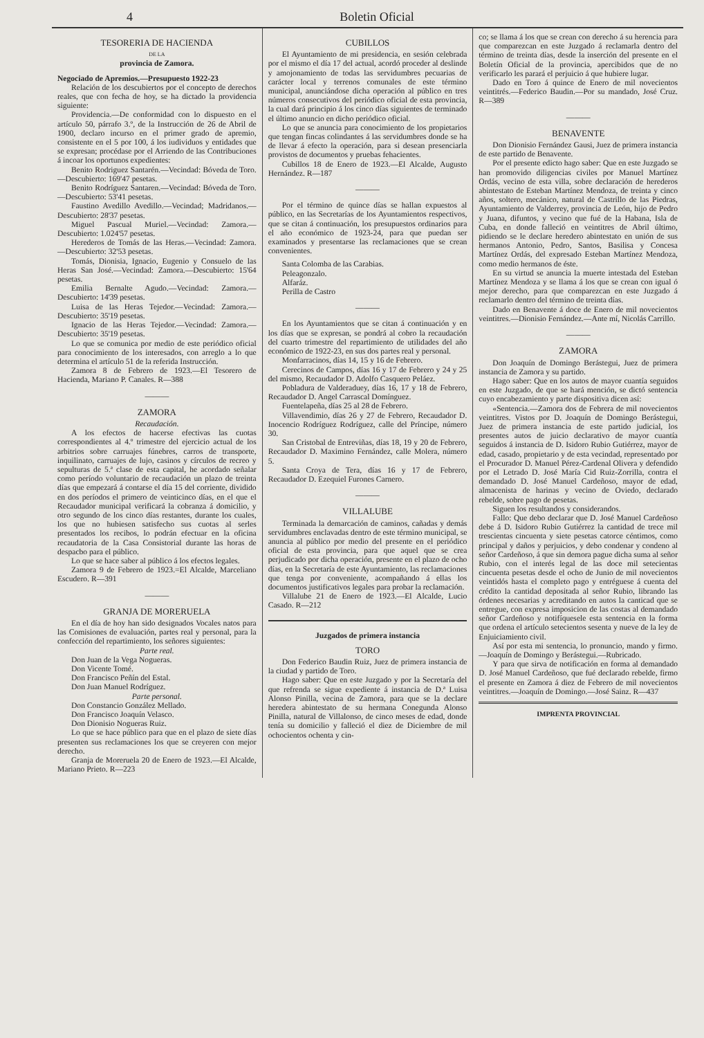4 Boletin Oficial
TESORERIA DE HACIENDA
DE LA
provincia de Zamora.
Negociado de Apremios.—Presupuesto 1922-23
Relación de los descubiertos por el concepto de derechos reales, que con fecha de hoy, se ha dictado la providencia siguiente:
Providencia.—De conformidad con lo dispuesto en el artículo 50, párrafo 3.º, de la Instrucción de 26 de Abril de 1900, declaro incurso en el primer grado de apremio, consistente en el 5 por 100, á los iudividuos y entidades que se expresan; procédase por el Arriendo de las Contribuciones á incoar los oportunos expedientes:
Benito Rodriguez Santarén.—Vecindad: Bóveda de Toro.—Descubierto: 169'47 pesetas.
Benito Rodríguez Santaren.—Vecindad: Bóveda de Toro.—Descubierto: 53'41 pesetas.
Faustino Avedillo Avedillo.—Vecindad; Madridanos.—Descubierto: 28'37 pesetas.
Miguel Pascual Muriel.—Vecindad: Zamora.—Descubierto: 1.024'57 pesetas.
Herederos de Tomás de las Heras.—Vecindad: Zamora.—Descubierto: 32'53 pesetas.
Tomás, Dionisia, Ignacio, Eugenio y Consuelo de las Heras San José.—Vecindad: Zamora.—Descubierto: 15'64 pesetas.
Emilia Bernalte Agudo.—Vecindad: Zamora.—Descubierto: 14'39 pesetas.
Luisa de las Heras Tejedor.—Vecindad: Zamora.—Descubierto: 35'19 pesetas.
Ignacio de las Heras Tejedor.—Vecindad: Zamora.—Descubierto: 35'19 pesetas.
Lo que se comunica por medio de este periódico oficial para conocimiento de los interesados, con arreglo a lo que determina el artículo 51 de la referida Instrucción.
Zamora 8 de Febrero de 1923.—El Tesorero de Hacienda, Mariano P. Canales. R—388
———
ZAMORA
Recaudación.
A los efectos de hacerse efectivas las cuotas correspondientes al 4.º trimestre del ejercicio actual de los arbitrios sobre carruajes fúnebres, carros de transporte, inquilinato, carruajes de lujo, casinos y círculos de recreo y sepulturas de 5.ª clase de esta capital, he acordado señalar como período voluntario de recaudación un plazo de treinta días que empezará á contarse el día 15 del corriente, dividido en dos períodos el primero de veinticinco días, en el que el Recaudador municipal verificará la cobranza á domicilio, y otro segundo de los cinco días restantes, durante los cuales, los que no hubiesen satisfecho sus cuotas al serles presentados los recibos, lo podrán efectuar en la oficina recaudatoria de la Casa Consistorial durante las horas de despacbo para el público.
Lo que se hace saber al público á los efectos legales.
Zamora 9 de Febrero de 1923.=El Alcalde, Marceliano Escudero. R—391
———
GRANJA DE MORERUELA
En el día de hoy han sido designados Vocales natos para las Comisiones de evaluación, partes real y personal, para la confección del repartimiento, los señores siguientes:
Parte real.
Don Juan de la Vega Nogueras.
Don Vicente Tomé.
Don Francisco Peñín del Estal.
Don Juan Manuel Rodríguez.
Parte personal.
Don Constancio González Mellado.
Don Francisco Joaquín Velasco.
Don Dionisio Nogueras Ruiz.
Lo que se hace público para que en el plazo de siete días presenten sus reclamaciones los que se creyeren con mejor derecho.
Granja de Moreruela 20 de Enero de 1923.—El Alcalde, Mariano Prieto. R—223
CUBILLOS
El Ayuntamiento de mi presidencia, en sesión celebrada por el mismo el día 17 del actual, acordó proceder al deslinde y amojonamiento de todas las servidumbres pecuarias de carácter local y terrenos comunales de este término municipal, anunciándose dicha operación al público en tres números consecutivos del periódico oficial de esta provincia, la cual dará principio á los cinco días siguientes de terminado el último anuncio en dicho periódico oficial.
Lo que se anuncia para conocimiento de los propietarios que tengan fincas colindantes á las servidumbres donde se ha de llevar á efecto la operación, para si desean presenciarla provistos de documentos y pruebas fehacientes.
Cubillos 18 de Enero de 1923.—El Alcalde, Augusto Hernández. R—187
———
Por el término de quince días se hallan expuestos al público, en las Secretarías de los Ayuntamientos respectivos, que se citan á continuación, los presupuestos ordinarios para el año económico de 1923-24, para que puedan ser examinados y presentarse las reclamaciones que se crean convenientes.
Santa Colomba de las Carabias.
Peleagonzalo.
Alfaráz.
Perilla de Castro
———
En los Ayuntamientos que se citan á continuación y en los días que se expresan, se pondrá al cobro la recaudación del cuarto trimestre del repartimiento de utilidades del año económico de 1922-23, en sus dos partes real y personal.
Monfarracinos, días 14, 15 y 16 de Febrero.
Cerecinos de Campos, días 16 y 17 de Febrero y 24 y 25 del mismo, Recaudador D. Adolfo Casquero Peláez.
Pobladura de Valderaduey, días 16, 17 y 18 de Febrero, Recaudador D. Angel Carrascal Domínguez.
Fuentelapeña, días 25 al 28 de Febrero.
Villavendimio, días 26 y 27 de Febrero, Recaudador D. Inocencio Rodríguez Rodríguez, calle del Príncipe, número 30.
San Cristobal de Entreviñas, días 18, 19 y 20 de Febrero, Recaudador D. Maximino Fernández, calle Molera, número 5.
Santa Croya de Tera, días 16 y 17 de Febrero, Recaudador D. Ezequiel Furones Carnero.
———
VILLALUBE
Terminada la demarcación de caminos, cañadas y demás servidumbres enclavadas dentro de este término municipal, se anuncia al público por medio del presente en el periódico oficial de esta provincia, para que aquel que se crea perjudicado por dicha operación, presente en el plazo de ocho días, en la Secretaría de este Ayuntamiento, las reclamaciones que tenga por conveniente, acompañando á ellas los documentos justificativos legales para probar la reclamación.
Villalube 21 de Enero de 1923.—El Alcalde, Lucio Casado. R—212
Juzgados de primera instancia
TORO
Don Federico Baudin Ruiz, Juez de primera instancia de la ciudad y partido de Toro.
Hago saber: Que en este Juzgado y por la Secretaría del que refrenda se sigue expediente á instancia de D.ª Luisa Alonso Pinilla, vecina de Zamora, para que se la declare heredera abintestato de su hermana Conegunda Alonso Pinilla, natural de Villalonso, de cinco meses de edad, donde tenía su domicilio y falleció el diez de Diciembre de mil ochocientos ochenta y cin-
co; se llama á los que se crean con derecho á su herencia para que comparezcan en este Juzgado á reclamarla dentro del término de treinta días, desde la inserción del presente en el Boletín Oficial de la provincia, apercibidos que de no verificarlo les parará el perjuicio á que hubiere lugar.
Dado en Toro á quince de Enero de mil novecientos veintitrés.—Federico Baudin.—Por su mandado, José Cruz. R—389
———
BENAVENTE
Don Dionisio Fernández Gausi, Juez de primera instancia de este partido de Benavente.
Por el presente edicto hago saber: Que en este Juzgado se han promovido diligencias civiles por Manuel Martínez Ordás, vecino de esta villa, sobre declaración de herederos abintestato de Esteban Martínez Mendoza, de treinta y cinco años, soltero, mecánico, natural de Castrillo de las Piedras, Ayuntamiento de Valderrey, provincia de León, hijo de Pedro y Juana, difuntos, y vecino que fué de la Habana, Isla de Cuba, en donde falleció en veintitres de Abril último, pidiendo se le declare heredero abintestato en unión de sus hermanos Antonio, Pedro, Santos, Basilisa y Concesa Martínez Ordás, del expresado Esteban Martínez Mendoza, como medio hermanos de éste.
En su virtud se anuncia la muerte intestada del Esteban Martínez Mendoza y se llama á los que se crean con igual ó mejor derecho, para que comparezcan en este Juzgado á reclamarlo dentro del término de treinta días.
Dado en Benavente á doce de Enero de mil novecientos veintitres.—Dionisio Fernández.—Ante mí, Nicolás Carrillo.
———
ZAMORA
Don Joaquín de Domingo Berástegui, Juez de primera instancia de Zamora y su partido.
Hago saber: Que en los autos de mayor cuantía seguidos en este Juzgado, de que se hará mención, se dictó sentencia cuyo encabezamiento y parte dispositiva dicen así:
«Sentencia.—Zamora dos de Febrera de mil novecientos veintitres. Vistos por D. Joaquín de Domingo Berástegui, Juez de primera instancia de este partido judicial, los presentes autos de juicio declarativo de mayor cuantía seguidos á instancia de D. Isidoro Rubio Gutiérrez, mayor de edad, casado, propietario y de esta vecindad, representado por el Procurador D. Manuel Pérez-Cardenal Olivera y defendido por el Letrado D. José María Cid Ruiz-Zorrilla, contra el demandado D. José Manuel Cardeñoso, mayor de edad, almacenista de harinas y vecino de Oviedo, declarado rebelde, sobre pago de pesetas.
Siguen los resultandos y considerandos.
Fallo: Que debo declarar que D. José Manuel Cardeñoso debe á D. Isidoro Rubio Gutiérrez la cantidad de trece mil trescientas cincuenta y siete pesetas catorce céntimos, como principal y daños y perjuicios, y debo condenar y condeno al señor Cardeñoso, á que sin demora pague dicha suma al señor Rubio, con el interés legal de las doce mil setecientas cincuenta pesetas desde el ocho de Junio de mil novecientos veintidós hasta el completo pago y entréguese á cuenta del crédito la cantidad depositada al señor Rubio, librando las órdenes necesarias y acreditando en autos la canticad que se entregue, con expresa imposicion de las costas al demandado señor Cardeñoso y notifíquesele esta sentencia en la forma que ordena el artículo setecientos sesenta y nueve de la ley de Enjuiciamiento civil.
Así por esta mi sentencia, lo pronuncio, mando y firmo.—Joaquín de Domingo y Berástegui.—Rubricado.
Y para que sirva de notificación en forma al demandado D. José Manuel Cardeñoso, que fué declarado rebelde, firmo el presente en Zamora á diez de Febrero de mil novecientos veintitres.—Joaquín de Domingo.—José Sainz. R—437
IMPRENTA PROVINCIAL